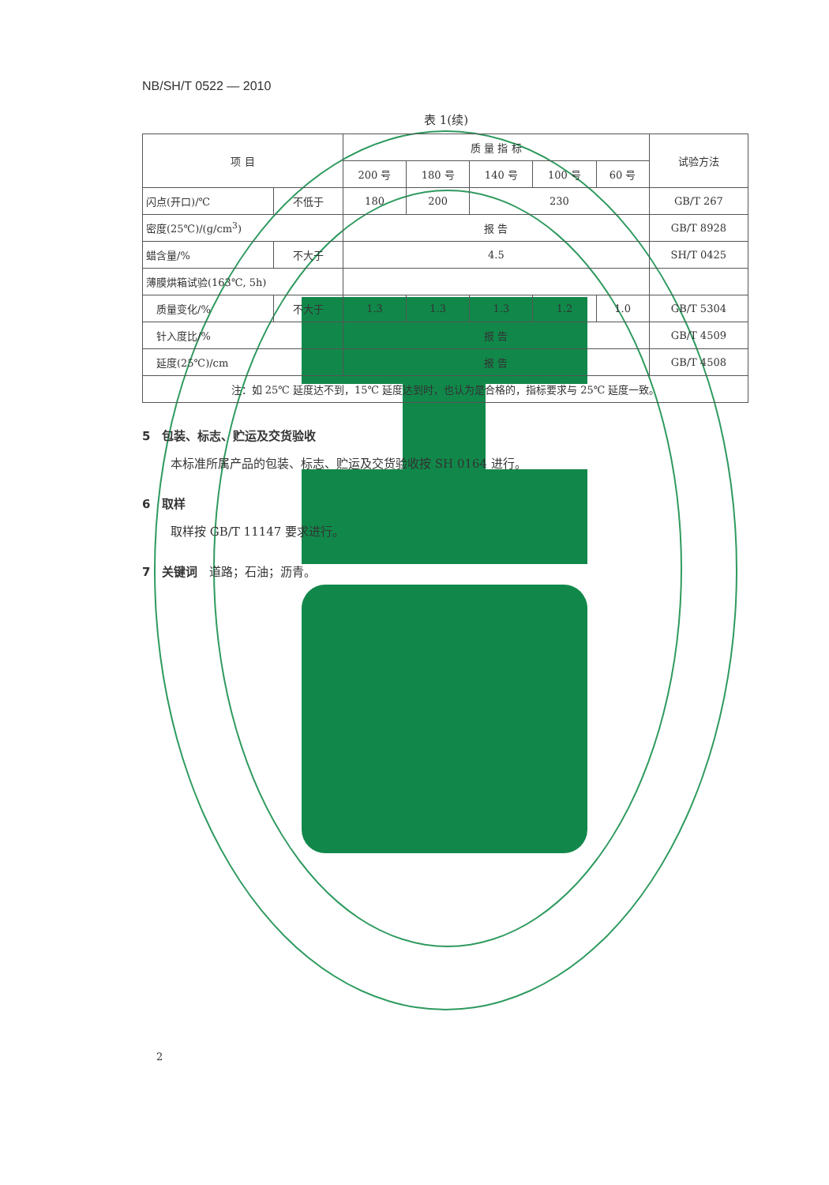NB/SH/T 0522 — 2010
表 1(续)
| 项 目 | | 质 量 指 标 | | | | | 试验方法 |
| --- | --- | --- | --- | --- | --- | --- | --- |
| | | 200 号 | 180 号 | 140 号 | 100 号 | 60 号 | |
| 闪点(开口)/℃ | 不低于 | 180 | 200 | 230 | | | GB/T 267 |
| 密度(25℃)/(g/cm<sup>3</sup>) | | 报 告 | | | | | GB/T 8928 |
| 蜡含量/% | 不大于 | 4.5 | | | | | SH/T 0425 |
| 薄膜烘箱试验(163℃, 5h) | | | | | | | |
| 质量变化/% | 不大于 | 1.3 | 1.3 | 1.3 | 1.2 | 1.0 | GB/T 5304 |
| 针入度比/% | | 报 告 | | | | | GB/T 4509 |
| 延度(25℃)/cm | | 报 告 | | | | | GB/T 4508 |
| 注：如 25℃ 延度达不到，15℃ 延度达到时，也认为是合格的，指标要求与 25℃ 延度一致。 | | | | | | | |
5　包装、标志、贮运及交货验收
本标准所属产品的包装、标志、贮运及交货验收按 SH 0164 进行。
6　取样
取样按 GB/T 11147 要求进行。
7　关键词　道路；石油；沥青。
2